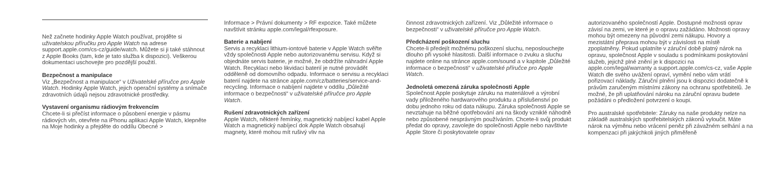Než začnete hodinky Apple Watch používat, projděte si uživatelskou příručku pro Apple Watch na adrese support.apple.com/cs-cz/guide/watch. Můžete si ji také stáhnout z Apple Books (tam, kde je tato služba k dispozici). Veškerou dokumentaci uschovejte pro pozdější použití.
Bezpečnost a manipulace
Viz „Bezpečnost a manipulace“ v Uživatelské příručce pro Apple Watch. Hodinky Apple Watch, jejich operační systémy a snímače zdravotních údajů nejsou zdravotnické prostředky.
Vystavení organismu rádiovým frekvencím
Chcete-li si přečíst informace o působení energie v pásmu rádiových vln, otevřete na iPhonu aplikaci Apple Watch, klepněte na Moje hodinky a přejděte do oddílu Obecné >
Informace > Právní dokumenty > RF expozice. Také můžete navštívit stránku apple.com/legal/rfexposure.
Baterie a nabíjení
Servis a recyklaci lithium-iontové baterie v Apple Watch svěřte vždy společnosti Apple nebo autorizovanému servisu. Když si objednáte servis baterie, je možné, že obdržíte náhradní Apple Watch. Recyklaci nebo likvidaci baterií je nutné provádět odděleně od domovního odpadu. Informace o servisu a recyklaci baterií najdete na stránce apple.com/cz/batteries/service-and-recycling. Informace o nabíjení najdete v oddílu „Důležité informace o bezpečnosti“ v uživatelské příručce pro Apple Watch.
Rušení zdravotnických zařízení
Apple Watch, některé řemínky, magnetický nabíjecí kabel Apple Watch a magnetický nabíjecí dok Apple Watch obsahují magnety, které mohou mít rušivý vliv na
činnost zdravotnických zařízení. Viz „Důležité informace o bezpečnosti“ v uživatelské příručce pro Apple Watch.
Předcházení poškození sluchu
Chcete-li předejít možnému poškození sluchu, neposlouchejte dlouho při vysoké hlasitosti. Další informace o zvuku a sluchu najdete online na stránce apple.com/sound a v kapitole „Důležité informace o bezpečnosti“ v uživatelské příručce pro Apple Watch.
Jednoletá omezená záruka společnosti Apple
Společnost Apple poskytuje záruku na materiálové a výrobní vady přiloženého hardwarového produktu a příslušenství po dobu jednoho roku od data nákupu. Záruka společnosti Apple se nevztahuje na běžné opotřebování ani na škody vzniklé náhodně nebo způsobené nesprávným používáním. Chcete-li svůj produkt předat do opravy, zavolejte do společnosti Apple nebo navštivte Apple Store či poskytovatele oprav
autorizovaného společností Apple. Dostupné možnosti oprav závisí na zemi, ve které je o opravu zažádáno. Možnosti opravy mohou být omezeny na původní zemi nákupu. Hovory a mezistátní přeprava mohou být v závislosti na místě zpoplatněny. Pokud uplatníte v záruční době platný nárok na opravu, společnost Apple v souladu s podmínkami poskytování služeb, jejichž plné znění je k dispozici na apple.com/legal/warranty a support.apple.com/cs-cz, vaše Apple Watch dle svého uvážení opraví, vymění nebo vám vrátí pořizovací náklady. Záruční plnění jsou k dispozici dodatečně k právům zaručeným místními zákony na ochranu spotřebitelů. Je možné, že při uplatňování nároku na záruční opravu budete požádáni o předložení potvrzení o koupi.
Pro australské spotřebitele: Záruky na naše produkty nelze na základě australských spotřebitelských zákonů vyloučit. Máte nárok na výměnu nebo vrácení peněz při závažném selhání a na kompenzaci při jakýchkoli jiných přiměřeně